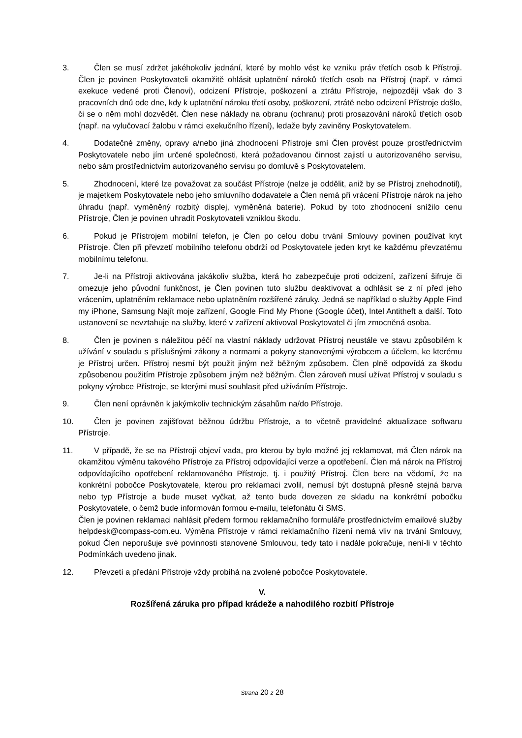3. Člen se musí zdržet jakéhokoliv jednání, které by mohlo vést ke vzniku práv třetích osob k Přístroji. Člen je povinen Poskytovateli okamžitě ohlásit uplatnění nároků třetích osob na Přístroj (např. v rámci exekuce vedené proti Členovi), odcizení Přístroje, poškození a ztrátu Přístroje, nejpozději však do 3 pracovních dnů ode dne, kdy k uplatnění nároku třetí osoby, poškození, ztrátě nebo odcizení Přístroje došlo, či se o něm mohl dozvědět. Člen nese náklady na obranu (ochranu) proti prosazování nároků třetích osob (např. na vylučovací žalobu v rámci exekučního řízení), ledaže byly zaviněny Poskytovatelem.
4. Dodatečné změny, opravy a/nebo jiná zhodnocení Přístroje smí Člen provést pouze prostřednictvím Poskytovatele nebo jím určené společnosti, která požadovanou činnost zajistí u autorizovaného servisu, nebo sám prostřednictvím autorizovaného servisu po domluvě s Poskytovatelem.
5. Zhodnocení, které lze považovat za součást Přístroje (nelze je oddělit, aniž by se Přístroj znehodnotil), je majetkem Poskytovatele nebo jeho smluvního dodavatele a Člen nemá při vrácení Přístroje nárok na jeho úhradu (např. vyměněný rozbitý displej, vyměněná baterie). Pokud by toto zhodnocení snížilo cenu Přístroje, Člen je povinen uhradit Poskytovateli vzniklou škodu.
6. Pokud je Přístrojem mobilní telefon, je Člen po celou dobu trvání Smlouvy povinen používat kryt Přístroje. Člen při převzetí mobilního telefonu obdrží od Poskytovatele jeden kryt ke každému převzatému mobilnímu telefonu.
7. Je-li na Přístroji aktivována jakákoliv služba, která ho zabezpečuje proti odcizení, zařízení šifruje či omezuje jeho původní funkčnost, je Člen povinen tuto službu deaktivovat a odhlásit se z ní před jeho vrácením, uplatněním reklamace nebo uplatněním rozšířené záruky. Jedná se například o služby Apple Find my iPhone, Samsung Najít moje zařízení, Google Find My Phone (Google účet), Intel Antitheft a další. Toto ustanovení se nevztahuje na služby, které v zařízení aktivoval Poskytovatel či jím zmocněná osoba.
8. Člen je povinen s náležitou péčí na vlastní náklady udržovat Přístroj neustále ve stavu způsobilém k užívání v souladu s příslušnými zákony a normami a pokyny stanovenými výrobcem a účelem, ke kterému je Přístroj určen. Přístroj nesmí být použit jiným než běžným způsobem. Člen plně odpovídá za škodu způsobenou použitím Přístroje způsobem jiným než běžným. Člen zároveň musí užívat Přístroj v souladu s pokyny výrobce Přístroje, se kterými musí souhlasit před užíváním Přístroje.
9. Člen není oprávněn k jakýmkoliv technickým zásahům na/do Přístroje.
10. Člen je povinen zajišťovat běžnou údržbu Přístroje, a to včetně pravidelné aktualizace softwaru Přístroje.
11. V případě, že se na Přístroji objeví vada, pro kterou by bylo možné jej reklamovat, má Člen nárok na okamžitou výměnu takového Přístroje za Přístroj odpovídající verze a opotřebení. Člen má nárok na Přístroj odpovídajícího opotřebení reklamovaného Přístroje, tj. i použitý Přístroj. Člen bere na vědomí, že na konkrétní pobočce Poskytovatele, kterou pro reklamaci zvolil, nemusí být dostupná přesně stejná barva nebo typ Přístroje a bude muset vyčkat, až tento bude dovezen ze skladu na konkrétní pobočku Poskytovatele, o čemž bude informován formou e-mailu, telefonátu či SMS.
Člen je povinen reklamaci nahlásit předem formou reklamačního formuláře prostřednictvím emailové služby helpdesk@compass-com.eu. Výměna Přístroje v rámci reklamačního řízení nemá vliv na trvání Smlouvy, pokud Člen neporušuje své povinnosti stanovené Smlouvou, tedy tato i nadále pokračuje, není-li v těchto Podmínkách uvedeno jinak.
12. Převzetí a předání Přístroje vždy probíhá na zvolené pobočce Poskytovatele.
V.
Rozšířená záruka pro případ krádeže a nahodilého rozbití Přístroje
Strana 20 z 28